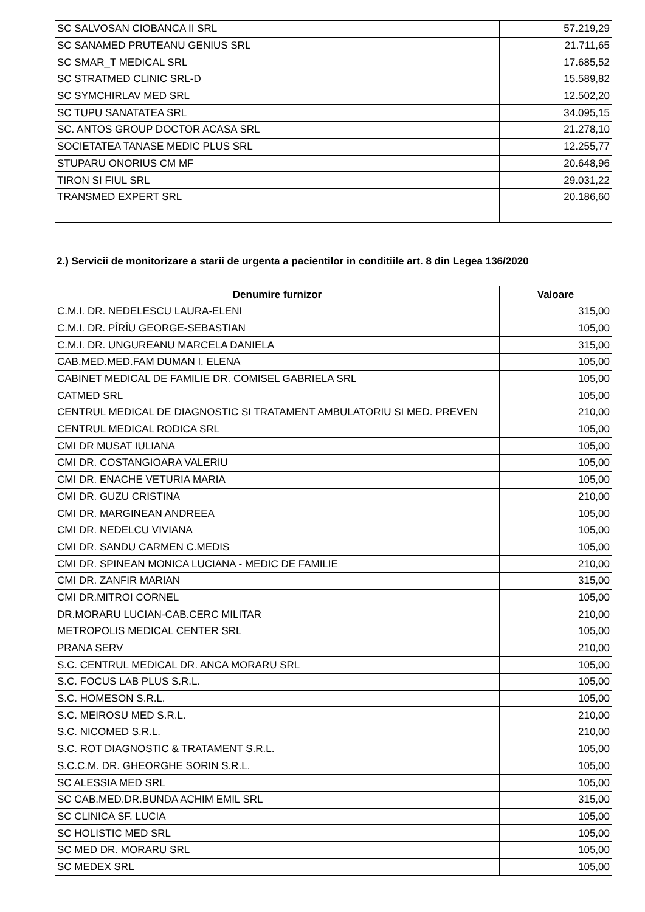| SC SALVOSAN CIOBANCA II SRL | 57.219,29 |
| SC SANAMED PRUTEANU GENIUS SRL | 21.711,65 |
| SC SMAR_T MEDICAL SRL | 17.685,52 |
| SC STRATMED CLINIC SRL-D | 15.589,82 |
| SC SYMCHIRLAV MED SRL | 12.502,20 |
| SC TUPU SANATATEA SRL | 34.095,15 |
| SC. ANTOS GROUP DOCTOR ACASA SRL | 21.278,10 |
| SOCIETATEA TANASE MEDIC PLUS SRL | 12.255,77 |
| STUPARU ONORIUS CM MF | 20.648,96 |
| TIRON SI FIUL SRL | 29.031,22 |
| TRANSMED EXPERT SRL | 20.186,60 |
2.) Servicii de monitorizare a starii de urgenta a pacientilor in conditiile art. 8 din Legea 136/2020
| Denumire furnizor | Valoare |
| --- | --- |
| C.M.I. DR. NEDELESCU LAURA-ELENI | 315,00 |
| C.M.I. DR. PÎRÎU GEORGE-SEBASTIAN | 105,00 |
| C.M.I. DR. UNGUREANU MARCELA DANIELA | 315,00 |
| CAB.MED.MED.FAM DUMAN I. ELENA | 105,00 |
| CABINET MEDICAL DE FAMILIE DR. COMISEL GABRIELA SRL | 105,00 |
| CATMED SRL | 105,00 |
| CENTRUL MEDICAL DE DIAGNOSTIC SI TRATAMENT AMBULATORIU SI MED. PREVEN | 210,00 |
| CENTRUL MEDICAL RODICA SRL | 105,00 |
| CMI DR MUSAT IULIANA | 105,00 |
| CMI DR. COSTANGIOARA VALERIU | 105,00 |
| CMI DR. ENACHE VETURIA MARIA | 105,00 |
| CMI DR. GUZU CRISTINA | 210,00 |
| CMI DR. MARGINEAN ANDREEA | 105,00 |
| CMI DR. NEDELCU VIVIANA | 105,00 |
| CMI DR. SANDU CARMEN C.MEDIS | 105,00 |
| CMI DR. SPINEAN MONICA LUCIANA - MEDIC DE FAMILIE | 210,00 |
| CMI DR. ZANFIR MARIAN | 315,00 |
| CMI DR.MITROI CORNEL | 105,00 |
| DR.MORARU LUCIAN-CAB.CERC MILITAR | 210,00 |
| METROPOLIS MEDICAL CENTER SRL | 105,00 |
| PRANA SERV | 210,00 |
| S.C. CENTRUL MEDICAL DR. ANCA MORARU SRL | 105,00 |
| S.C. FOCUS LAB PLUS S.R.L. | 105,00 |
| S.C. HOMESON S.R.L. | 105,00 |
| S.C. MEIROSU MED S.R.L. | 210,00 |
| S.C. NICOMED S.R.L. | 210,00 |
| S.C. ROT DIAGNOSTIC & TRATAMENT S.R.L. | 105,00 |
| S.C.C.M. DR. GHEORGHE SORIN S.R.L. | 105,00 |
| SC ALESSIA MED SRL | 105,00 |
| SC CAB.MED.DR.BUNDA ACHIM EMIL SRL | 315,00 |
| SC CLINICA SF. LUCIA | 105,00 |
| SC HOLISTIC MED SRL | 105,00 |
| SC MED DR. MORARU SRL | 105,00 |
| SC MEDEX SRL | 105,00 |